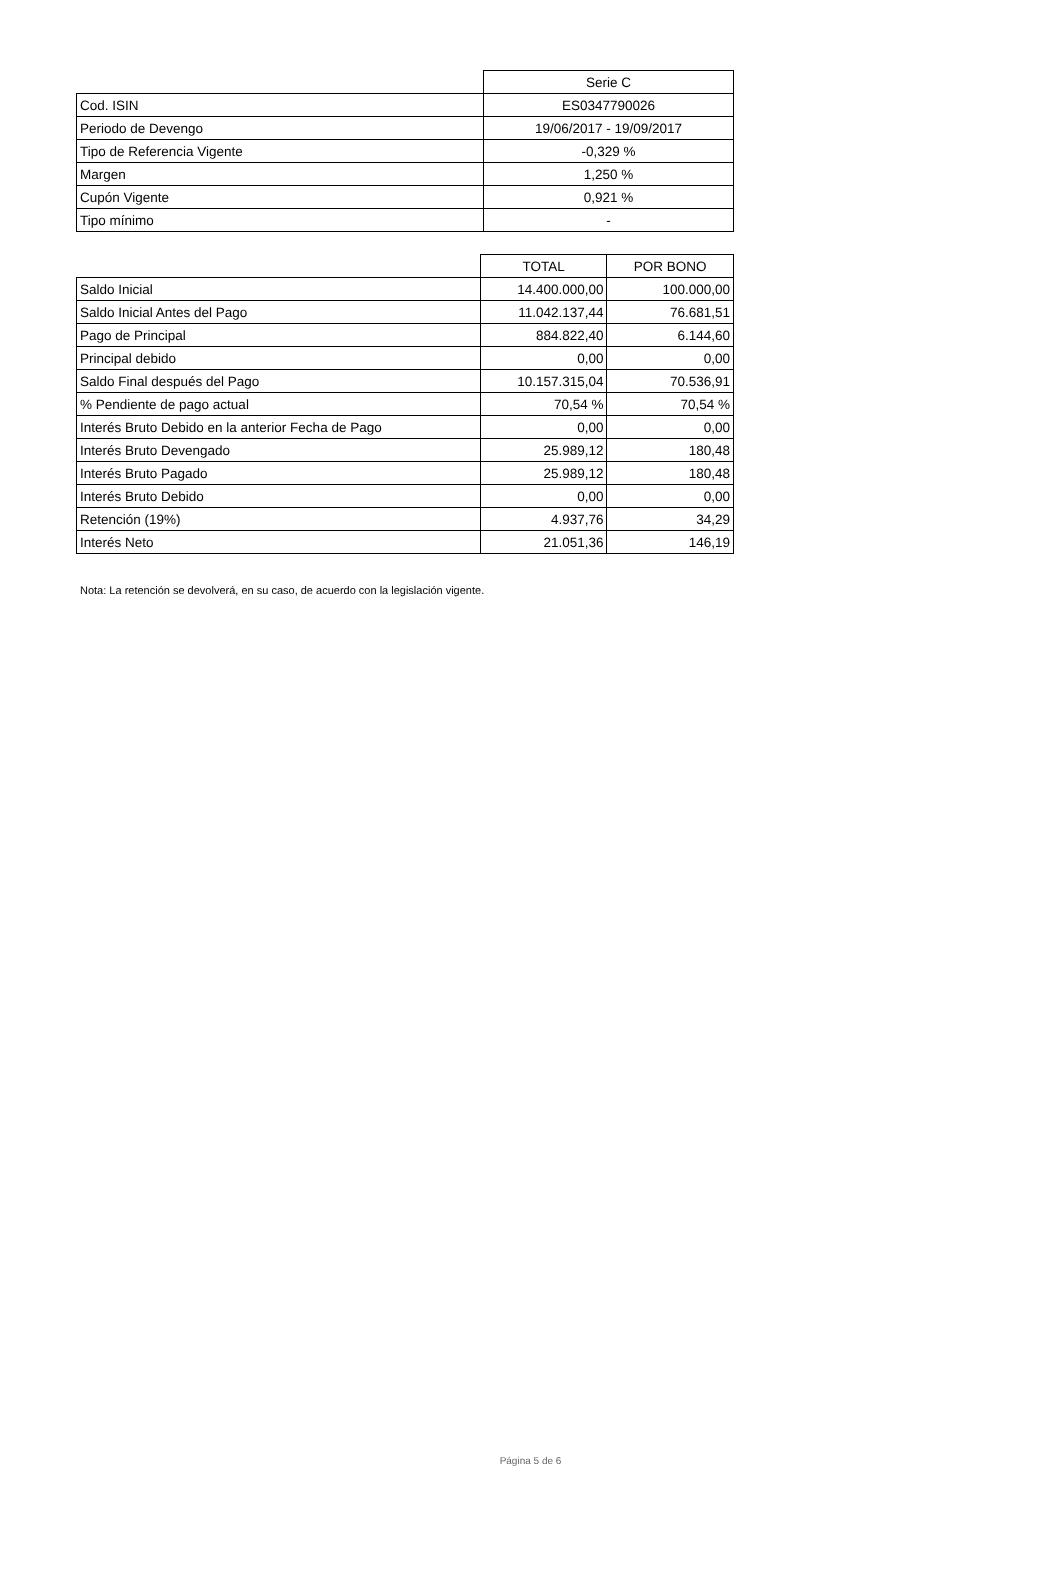| | Serie C |
| Cod. ISIN | ES0347790026 |
| Periodo de Devengo | 19/06/2017 - 19/09/2017 |
| Tipo de Referencia Vigente | -0,329 % |
| Margen | 1,250 % |
| Cupón Vigente | 0,921 % |
| Tipo mínimo | - |
| | TOTAL | POR BONO |
| Saldo Inicial | 14.400.000,00 | 100.000,00 |
| Saldo Inicial Antes del Pago | 11.042.137,44 | 76.681,51 |
| Pago de Principal | 884.822,40 | 6.144,60 |
| Principal debido | 0,00 | 0,00 |
| Saldo Final después del Pago | 10.157.315,04 | 70.536,91 |
| % Pendiente de pago actual | 70,54 % | 70,54 % |
| Interés Bruto Debido en la anterior Fecha de Pago | 0,00 | 0,00 |
| Interés Bruto Devengado | 25.989,12 | 180,48 |
| Interés Bruto Pagado | 25.989,12 | 180,48 |
| Interés Bruto Debido | 0,00 | 0,00 |
| Retención (19%) | 4.937,76 | 34,29 |
| Interés Neto | 21.051,36 | 146,19 |
Nota: La retención se devolverá, en su caso, de acuerdo con la legislación vigente.
Página 5 de 6